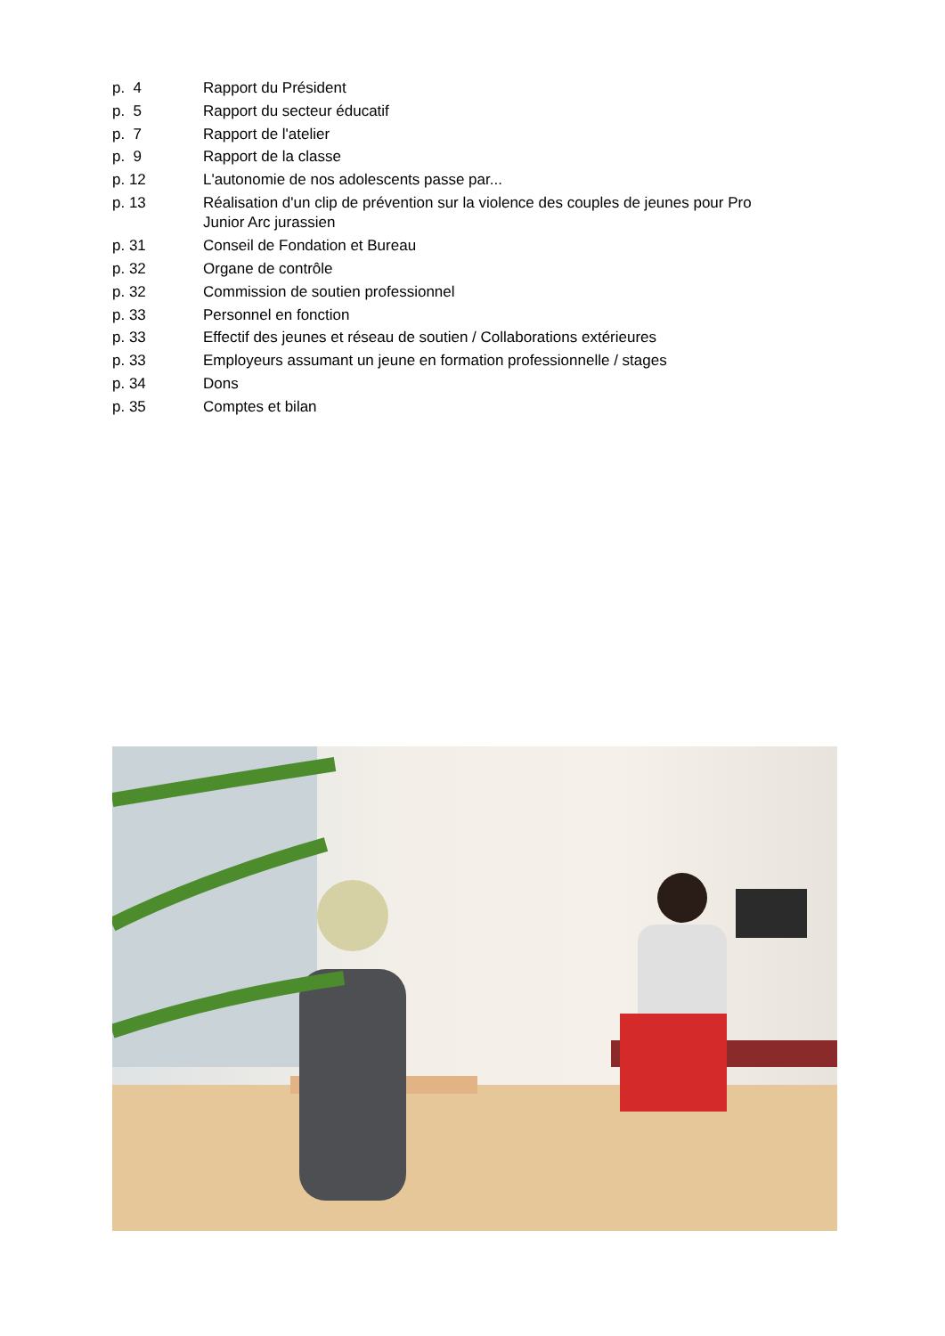p. 4 Rapport du Président
p. 5 Rapport du secteur éducatif
p. 7 Rapport de l'atelier
p. 9 Rapport de la classe
p. 12 L'autonomie de nos adolescents passe par...
p. 13 Réalisation d'un clip de prévention sur la violence des couples de jeunes pour Pro Junior Arc jurassien
p. 31 Conseil de Fondation et Bureau
p. 32 Organe de contrôle
p. 32 Commission de soutien professionnel
p. 33 Personnel en fonction
p. 33 Effectif des jeunes et réseau de soutien / Collaborations extérieures
p. 33 Employeurs assumant un jeune en formation professionnelle / stages
p. 34 Dons
p. 35 Comptes et bilan